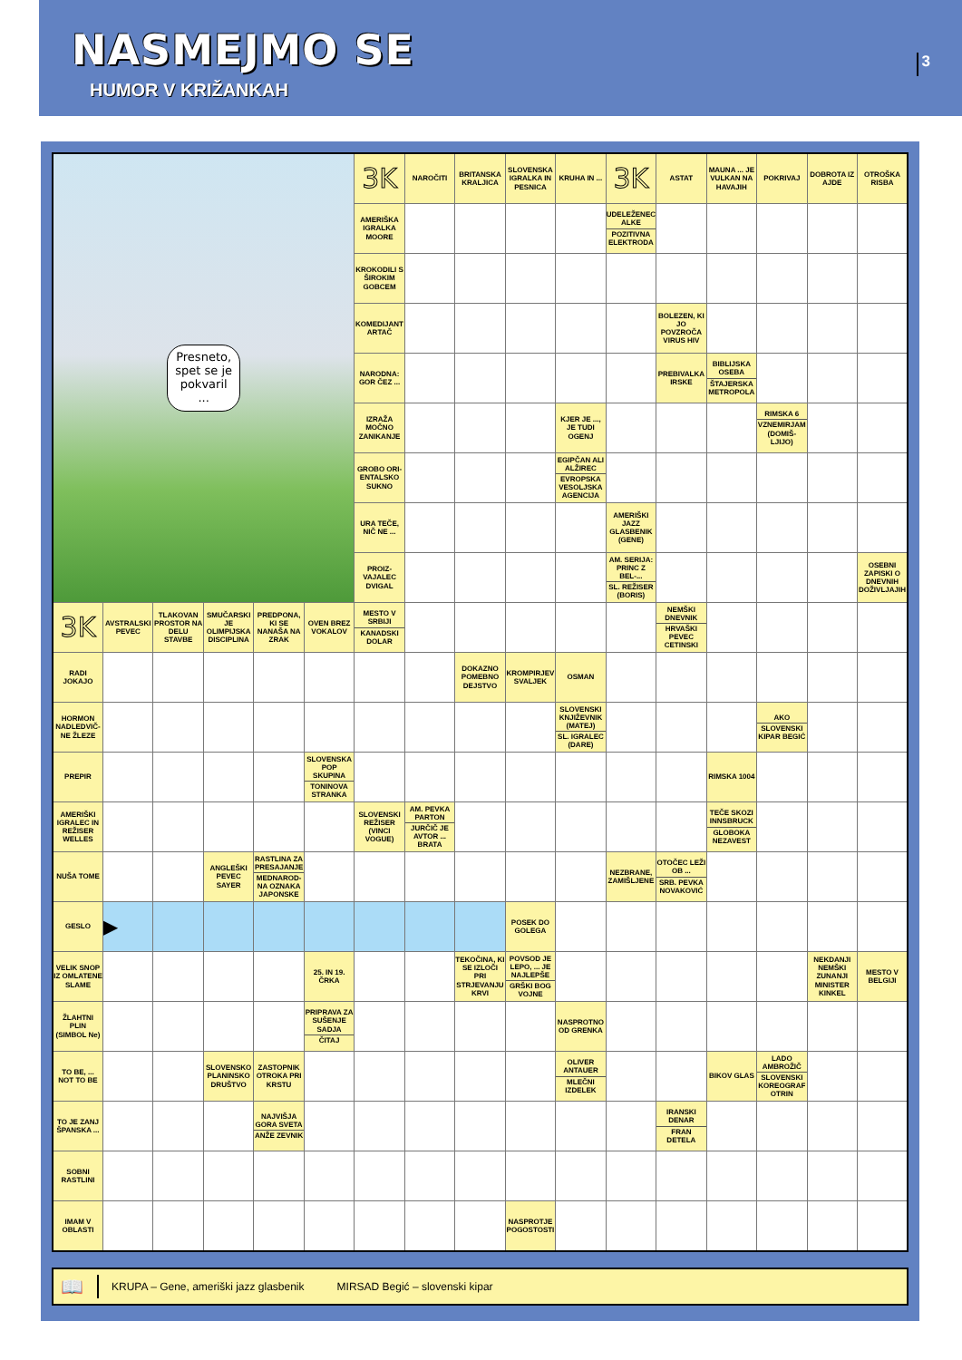NASMEJMO SE
HUMOR V KRIŽANKAH
3
| Presneto, spet se je pokvaril ... | | | | | | 3K | NAROČITI | BRITANSKA KRALJICA | SLOVENSKA IGRALKA IN PESNICA | KRUHA IN ... | 3K | ASTAT | MAUNA ... JE VULKAN NA HAVAJIH | POKRIVAJ | DOBROTA IZ AJDE | OTROŠKA RISBA |
| | | | | | | AMERIŠKA IGRALKA MOORE | | | | | UDELEŽENEC ALKE POZITIVNA ELEKTRODA | | | | | |
| | | | | | | KROKODILI S ŠIROKIM GOBCEM | | | | | | | | | | |
| | | | | | | KOMEDIJANT ARTAČ | | | | | | BOLEZEN, KI JO POVZROČA VIRUS HIV | | | | |
| | | | | | | NARODNA: GOR ČEZ ... | | | | | | PREBIVALKA IRSKE | BIBLIJSKA OSEBA ŠTAJERSKA METROPOLA | | | |
| | | | | | | IZRAŽA MOČNO ZANIKANJE | | | | KJER JE ..., JE TUDI OGENJ | | | | RIMSKA 6 VZNEMIRJAM (DOMIŠ-LJIJO) | | |
| | | | | | | GROBO ORI-ENTALSKO SUKNO | | | | EGIPČAN ALI ALŽIREC EVROPSKA VESOLJSKA AGENCIJA | | | | | | |
| | | | | | | URA TEČE, NIČ NE ... | | | | | AMERIŠKI JAZZ GLASBENIK (GENE) | | | | | |
| | | | | | | PROIZ-VAJALEC DVIGAL | | | | | AM. SERIJA: PRINC Z BEL-... SL. REŽISER (BORIS) | | | | | OSEBNI ZAPISKI O DNEVNIH DOŽIVLJAJIH |
| 3K | AVSTRALSKI PEVEC | TLAKOVAN PROSTOR NA DELU STAVBE | SMUČARSKI JE OLIMPIJSKA DISCIPLINA | PREDPONA, KI SE NANAŠA NA ZRAK | OVEN BREZ VOKALOV | MESTO V SRBIJI KANADSKI DOLAR | | | | | | NEMŠKI DNEVNIK HRVAŠKI PEVEC CETINSKI | | | | |
| RADI JOKAJO | | | | | | | | DOKAZNO POMEBNO DEJSTVO | KROMPIRJEV SVALJEK | OSMAN | | | | | | |
| HORMON NADLEDVIČ-NE ŽLEZE | | | | | | | | | | SLOVENSKI KNJIŽEVNIK (MATEJ) SL. IGRALEC (DARE) | | | | AKO SLOVENSKI KIPAR BEGIĆ | | |
| PREPIR | | | | | SLOVENSKA POP SKUPINA TONINOVA STRANKA | | | | | | | | RIMSKA 1004 | | | |
| AMERIŠKI IGRALEC IN REŽISER WELLES | | | | | | SLOVENSKI REŽISER (VINCI VOGUE) | AM. PEVKA PARTON JURČIČ JE AVTOR ... BRATA | | | | | | TEČE SKOZI INNSBRUCK GLOBOKA NEZAVEST | | | |
| NUŠA TOME | | | ANGLEŠKI PEVEC SAYER | RASTLINA ZA PRESAJANJE MEDNAROD-NA OZNAKA JAPONSKE | | | | | | | NEZBRANE, ZAMIŠLJENE | OTOČEC LEŽI OB ... SRB. PEVKA NOVAKOVIĆ | | | | |
| GESLO | ▶ | | | | | | | | POSEK DO GOLEGA | | | | | | | |
| VELIK SNOP IZ OMLATENE SLAME | | | | | 25. IN 19. ČRKA | | | TEKOČINA, KI SE IZLOČI PRI STRJEVANJU KRVI | POVSOD JE LEPO, ... JE NAJLEPŠE GRŠKI BOG VOJNE | | | | | | NEKDANJI NEMŠKI ZUNANJI MINISTER KINKEL | MESTO V BELGIJI |
| ŽLAHTNI PLIN (SIMBOL Ne) | | | | | PRIPRAVA ZA SUŠENJE SADJA ČITAJ | | | | | NASPROTNO OD GRENKA | | | | | | |
| TO BE, ... NOT TO BE | | | SLOVENSKO PLANINSKO DRUŠTVO | ZASTOPNIK OTROKA PRI KRSTU | | | | | | OLIVER ANTAUER MLEČNI IZDELEK | | | BIKOV GLAS | LADO AMBROŽIČ SLOVENSKI KOREOGRAF OTRIN | | |
| TO JE ZANJ ŠPANSKA ... | | | | NAJVIŠJA GORA SVETA ANŽE ZEVNIK | | | | | | | | IRANSKI DENAR FRAN DETELA | | | | |
| SOBNI RASTLINI | | | | | | | | | | | | | | | | |
| IMAM V OBLASTI | | | | | | | | | NASPROTJE POGOSTOSTI | | | | | | | |
📖
KRUPA – Gene, ameriški jazz glasbenik MIRSAD Begić – slovenski kipar